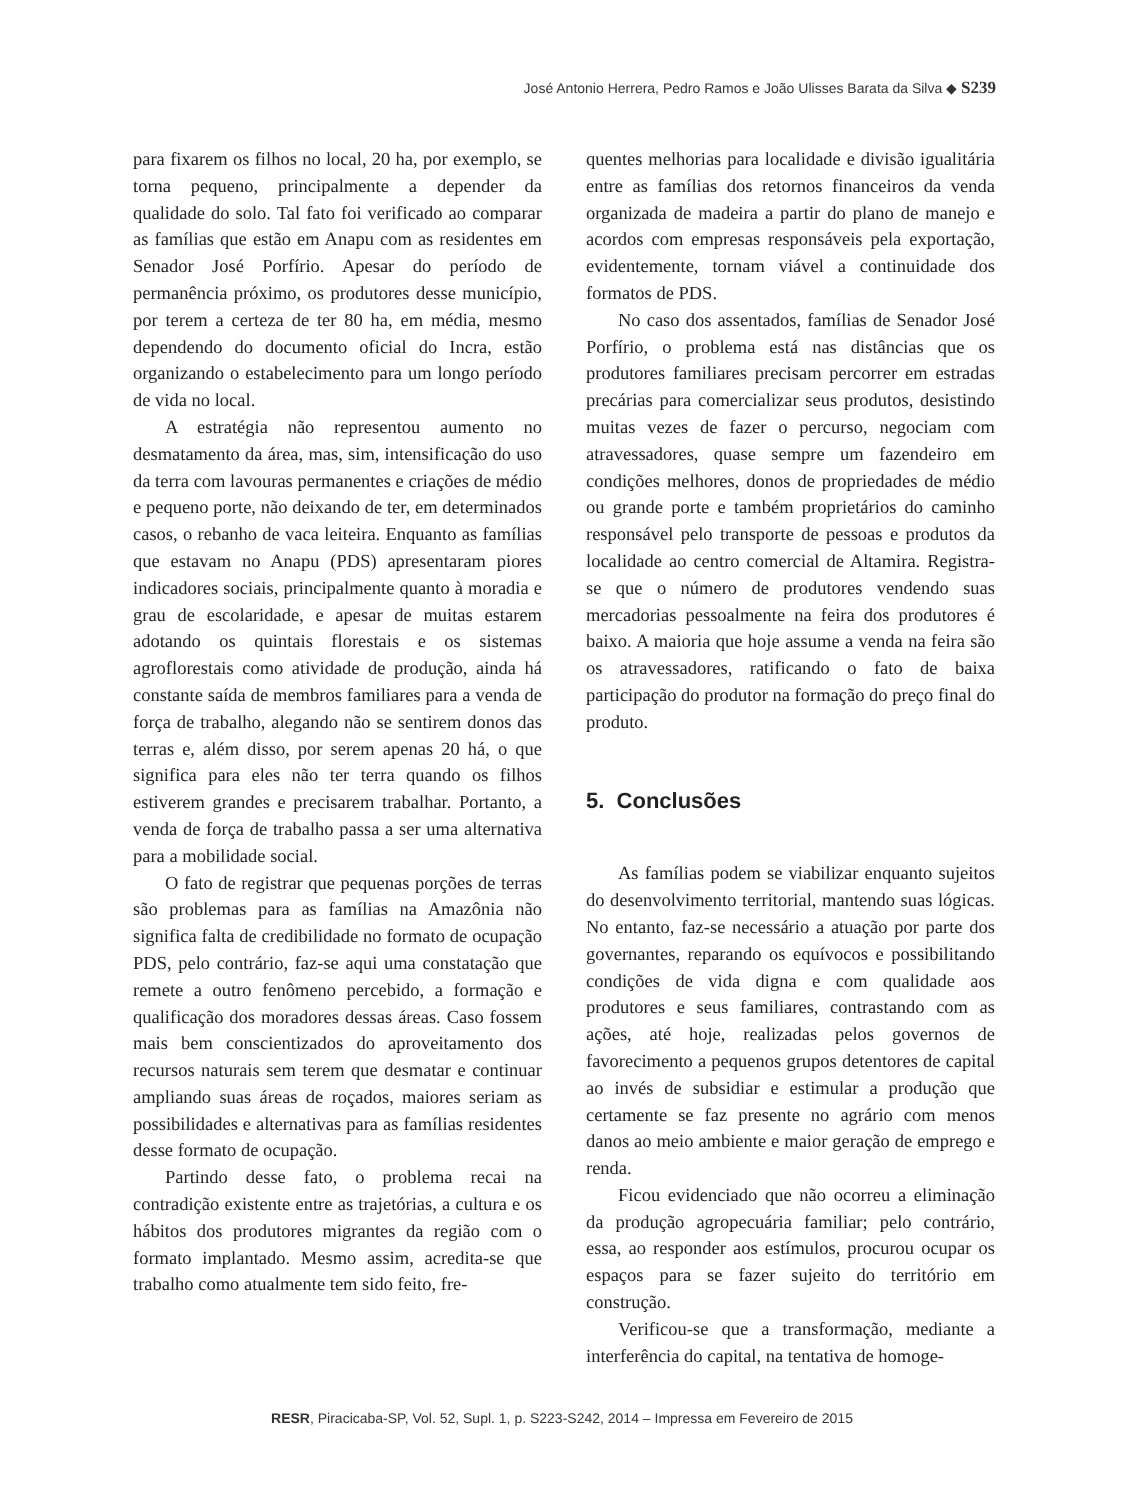José Antonio Herrera, Pedro Ramos e João Ulisses Barata da Silva ◆ S239
para fixarem os filhos no local, 20 ha, por exemplo, se torna pequeno, principalmente a depender da qualidade do solo. Tal fato foi verificado ao comparar as famílias que estão em Anapu com as residentes em Senador José Porfírio. Apesar do período de permanência próximo, os produtores desse município, por terem a certeza de ter 80 ha, em média, mesmo dependendo do documento oficial do Incra, estão organizando o estabelecimento para um longo período de vida no local.
A estratégia não representou aumento no desmatamento da área, mas, sim, intensificação do uso da terra com lavouras permanentes e criações de médio e pequeno porte, não deixando de ter, em determinados casos, o rebanho de vaca leiteira. Enquanto as famílias que estavam no Anapu (PDS) apresentaram piores indicadores sociais, principalmente quanto à moradia e grau de escolaridade, e apesar de muitas estarem adotando os quintais florestais e os sistemas agroflorestais como atividade de produção, ainda há constante saída de membros familiares para a venda de força de trabalho, alegando não se sentirem donos das terras e, além disso, por serem apenas 20 há, o que significa para eles não ter terra quando os filhos estiverem grandes e precisarem trabalhar. Portanto, a venda de força de trabalho passa a ser uma alternativa para a mobilidade social.
O fato de registrar que pequenas porções de terras são problemas para as famílias na Amazônia não significa falta de credibilidade no formato de ocupação PDS, pelo contrário, faz-se aqui uma constatação que remete a outro fenômeno percebido, a formação e qualificação dos moradores dessas áreas. Caso fossem mais bem conscientizados do aproveitamento dos recursos naturais sem terem que desmatar e continuar ampliando suas áreas de roçados, maiores seriam as possibilidades e alternativas para as famílias residentes desse formato de ocupação.
Partindo desse fato, o problema recai na contradição existente entre as trajetórias, a cultura e os hábitos dos produtores migrantes da região com o formato implantado. Mesmo assim, acredita-se que trabalho como atualmente tem sido feito, fre-
quentes melhorias para localidade e divisão igualitária entre as famílias dos retornos financeiros da venda organizada de madeira a partir do plano de manejo e acordos com empresas responsáveis pela exportação, evidentemente, tornam viável a continuidade dos formatos de PDS.
No caso dos assentados, famílias de Senador José Porfírio, o problema está nas distâncias que os produtores familiares precisam percorrer em estradas precárias para comercializar seus produtos, desistindo muitas vezes de fazer o percurso, negociam com atravessadores, quase sempre um fazendeiro em condições melhores, donos de propriedades de médio ou grande porte e também proprietários do caminho responsável pelo transporte de pessoas e produtos da localidade ao centro comercial de Altamira. Registra-se que o número de produtores vendendo suas mercadorias pessoalmente na feira dos produtores é baixo. A maioria que hoje assume a venda na feira são os atravessadores, ratificando o fato de baixa participação do produtor na formação do preço final do produto.
5. Conclusões
As famílias podem se viabilizar enquanto sujeitos do desenvolvimento territorial, mantendo suas lógicas. No entanto, faz-se necessário a atuação por parte dos governantes, reparando os equívocos e possibilitando condições de vida digna e com qualidade aos produtores e seus familiares, contrastando com as ações, até hoje, realizadas pelos governos de favorecimento a pequenos grupos detentores de capital ao invés de subsidiar e estimular a produção que certamente se faz presente no agrário com menos danos ao meio ambiente e maior geração de emprego e renda.
Ficou evidenciado que não ocorreu a eliminação da produção agropecuária familiar; pelo contrário, essa, ao responder aos estímulos, procurou ocupar os espaços para se fazer sujeito do território em construção.
Verificou-se que a transformação, mediante a interferência do capital, na tentativa de homoge-
RESR, Piracicaba-SP, Vol. 52, Supl. 1, p. S223-S242, 2014 – Impressa em Fevereiro de 2015